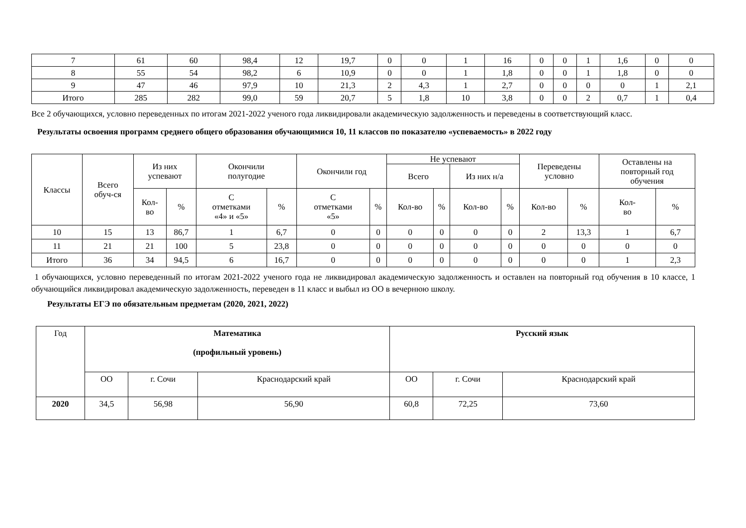| 7 | 61 | 60 | 98,4 | 12 | 19,7 | 0 | 0 | 1 | 16 | 0 | 0 | 1 | 1,6 | 0 | 0 |
| 8 | 55 | 54 | 98,2 | 6 | 10,9 | 0 | 0 | 1 | 1,8 | 0 | 0 | 1 | 1,8 | 0 | 0 |
| 9 | 47 | 46 | 97,9 | 10 | 21,3 | 2 | 4,3 | 1 | 2,7 | 0 | 0 | 0 | 0 | 1 | 2,1 |
| Итого | 285 | 282 | 99,0 | 59 | 20,7 | 5 | 1,8 | 10 | 3,8 | 0 | 0 | 2 | 0,7 | 1 | 0,4 |
Все 2 обучающихся, условно переведенных по итогам 2021-2022 ученого года ликвидировали академическую задолженность и переведены в соответствующий класс.
Результаты освоения программ среднего общего образования обучающимися 10, 11 классов по показателю «успеваемость» в 2022 году
| Классы | Всего обуч-ся | Из них успевают | | Окончили полугодие | | Окончили год | | Не успевают | | | | Переведены условно | | Оставлены на повторный год обучения | |
| --- | --- | --- | --- | --- | --- | --- | --- | --- | --- | --- | --- | --- | --- | --- | --- |
| | | | | | | | | Всего | | Из них н/а | | | | | |
| | | Кол- во | % | С отметками «4» и «5» | % | С отметками «5» | % | Кол-во | % | Кол-во | % | Кол-во | % | Кол- во | % |
| 10 | 15 | 13 | 86,7 | 1 | 6,7 | 0 | 0 | 0 | 0 | 0 | 0 | 2 | 13,3 | 1 | 6,7 |
| 11 | 21 | 21 | 100 | 5 | 23,8 | 0 | 0 | 0 | 0 | 0 | 0 | 0 | 0 | 0 | 0 |
| Итого | 36 | 34 | 94,5 | 6 | 16,7 | 0 | 0 | 0 | 0 | 0 | 0 | 0 | 0 | 1 | 2,3 |
1 обучающихся, условно переведенный по итогам 2021-2022 ученого года не ликвидировал академическую задолженность и оставлен на повторный год обучения в 10 классе, 1 обучающийся ликвидировал академическую задолженность, переведен в 11 класс и выбыл из ОО в вечернюю школу.
Результаты ЕГЭ по обязательным предметам (2020, 2021, 2022)
| Год | Математика (профильный уровень) | | | Русский язык | | |
| --- | --- | --- | --- | --- | --- | --- |
| | ОО | г. Сочи | Краснодарский край | ОО | г. Сочи | Краснодарский край |
| 2020 | 34,5 | 56,98 | 56,90 | 60,8 | 72,25 | 73,60 |